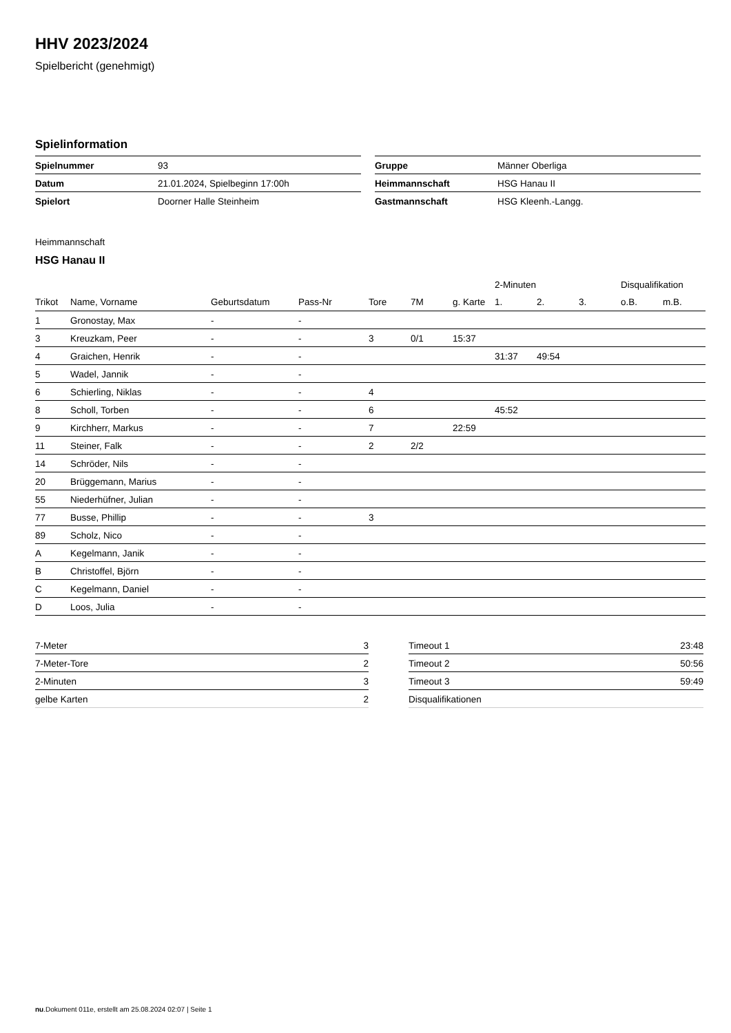HHV 2023/2024
Spielbericht (genehmigt)
Spielinformation
| Spielnummer | 93 |
| Datum | 21.01.2024, Spielbeginn 17:00h |
| Spielort | Doorner Halle Steinheim |
| Gruppe | Männer Oberliga |
| Heimmannschaft | HSG Hanau II |
| Gastmannschaft | HSG Kleenh.-Langg. |
Heimmannschaft
HSG Hanau II
| | | | | | | | 2-Minuten | | | Disqualifikation | |
| --- | --- | --- | --- | --- | --- | --- | --- | --- | --- | --- | --- |
| Trikot | Name, Vorname | Geburtsdatum | Pass-Nr | Tore | 7M | g. Karte | 1. | 2. | 3. | o.B. | m.B. |
| 1 | Gronostay, Max | - | - | | | | | | | | |
| 3 | Kreuzkam, Peer | - | - | 3 | 0/1 | 15:37 | | | | | |
| 4 | Graichen, Henrik | - | - | | | | 31:37 | 49:54 | | | |
| 5 | Wadel, Jannik | - | - | | | | | | | | |
| 6 | Schierling, Niklas | - | - | 4 | | | | | | | |
| 8 | Scholl, Torben | - | - | 6 | | | 45:52 | | | | |
| 9 | Kirchherr, Markus | - | - | 7 | | 22:59 | | | | | |
| 11 | Steiner, Falk | - | - | 2 | 2/2 | | | | | | |
| 14 | Schröder, Nils | - | - | | | | | | | | |
| 20 | Brüggemann, Marius | - | - | | | | | | | | |
| 55 | Niederhüfner, Julian | - | - | | | | | | | | |
| 77 | Busse, Phillip | - | - | 3 | | | | | | | |
| 89 | Scholz, Nico | - | - | | | | | | | | |
| A | Kegelmann, Janik | - | - | | | | | | | | |
| B | Christoffel, Björn | - | - | | | | | | | | |
| C | Kegelmann, Daniel | - | - | | | | | | | | |
| D | Loos, Julia | - | - | | | | | | | | |
| 7-Meter | 3 |
| 7-Meter-Tore | 2 |
| 2-Minuten | 3 |
| gelbe Karten | 2 |
| Timeout 1 | 23:48 |
| Timeout 2 | 50:56 |
| Timeout 3 | 59:49 |
| Disqualifikationen | |
nu.Dokument 011e, erstellt am 25.08.2024 02:07 | Seite 1